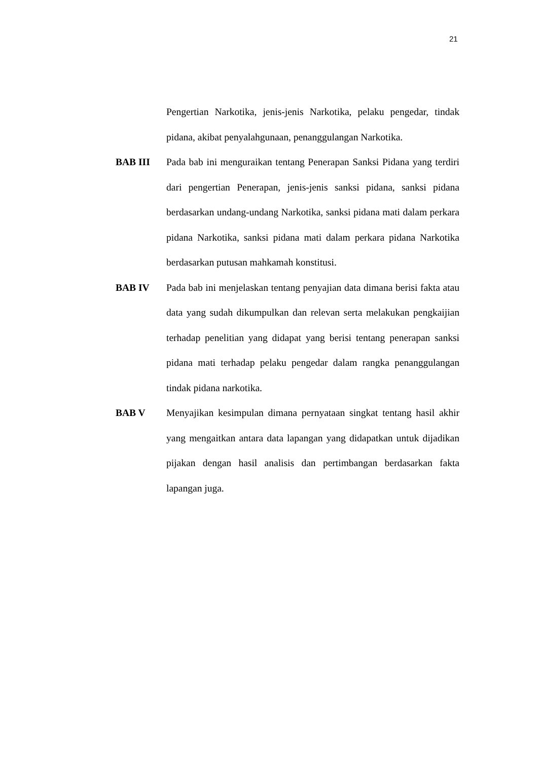21
Pengertian Narkotika, jenis-jenis Narkotika, pelaku pengedar, tindak pidana, akibat penyalahgunaan, penanggulangan Narkotika.
BAB III Pada bab ini menguraikan tentang Penerapan Sanksi Pidana yang terdiri dari pengertian Penerapan, jenis-jenis sanksi pidana, sanksi pidana berdasarkan undang-undang Narkotika, sanksi pidana mati dalam perkara pidana Narkotika, sanksi pidana mati dalam perkara pidana Narkotika berdasarkan putusan mahkamah konstitusi.
BAB IV Pada bab ini menjelaskan tentang penyajian data dimana berisi fakta atau data yang sudah dikumpulkan dan relevan serta melakukan pengkaijian terhadap penelitian yang didapat yang berisi tentang penerapan sanksi pidana mati terhadap pelaku pengedar dalam rangka penanggulangan tindak pidana narkotika.
BAB V Menyajikan kesimpulan dimana pernyataan singkat tentang hasil akhir yang mengaitkan antara data lapangan yang didapatkan untuk dijadikan pijakan dengan hasil analisis dan pertimbangan berdasarkan fakta lapangan juga.